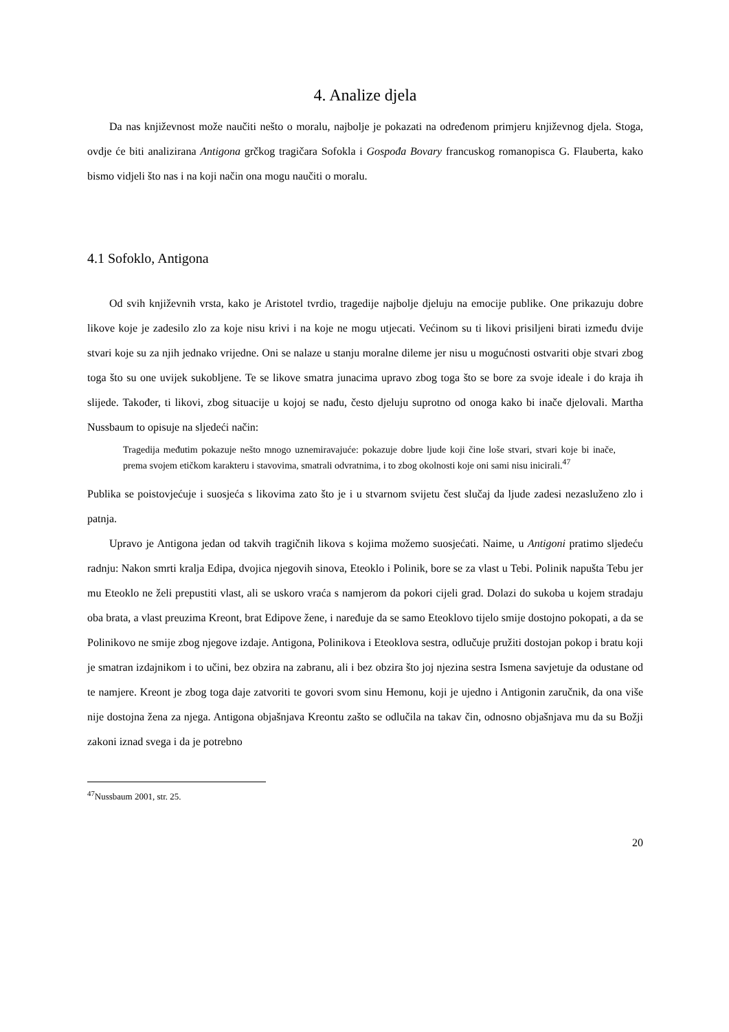4. Analize djela
Da nas književnost može naučiti nešto o moralu, najbolje je pokazati na određenom primjeru književnog djela. Stoga, ovdje će biti analizirana Antigona grčkog tragičara Sofokla i Gospođa Bovary francuskog romanopisca G. Flauberta, kako bismo vidjeli što nas i na koji način ona mogu naučiti o moralu.
4.1 Sofoklo, Antigona
Od svih književnih vrsta, kako je Aristotel tvrdio, tragedije najbolje djeluju na emocije publike. One prikazuju dobre likove koje je zadesilo zlo za koje nisu krivi i na koje ne mogu utjecati. Većinom su ti likovi prisiljeni birati između dvije stvari koje su za njih jednako vrijedne. Oni se nalaze u stanju moralne dileme jer nisu u mogućnosti ostvariti obje stvari zbog toga što su one uvijek sukobljene. Te se likove smatra junacima upravo zbog toga što se bore za svoje ideale i do kraja ih slijede. Također, ti likovi, zbog situacije u kojoj se nađu, često djeluju suprotno od onoga kako bi inače djelovali. Martha Nussbaum to opisuje na sljedeći način:
Tragedija međutim pokazuje nešto mnogo uznemiravajuće: pokazuje dobre ljude koji čine loše stvari, stvari koje bi inače, prema svojem etičkom karakteru i stavovima, smatrali odvratnima, i to zbog okolnosti koje oni sami nisu inicirali.<sup>47</sup>
Publika se poistovjećuje i suosjeća s likovima zato što je i u stvarnom svijetu čest slučaj da ljude zadesi nezasluženo zlo i patnja.
Upravo je Antigona jedan od takvih tragičnih likova s kojima možemo suosjećati. Naime, u Antigoni pratimo sljedeću radnju: Nakon smrti kralja Edipa, dvojica njegovih sinova, Eteoklo i Polinik, bore se za vlast u Tebi. Polinik napušta Tebu jer mu Eteoklo ne želi prepustiti vlast, ali se uskoro vraća s namjerom da pokori cijeli grad. Dolazi do sukoba u kojem stradaju oba brata, a vlast preuzima Kreont, brat Edipove žene, i naređuje da se samo Eteoklovo tijelo smije dostojno pokopati, a da se Polinikovo ne smije zbog njegove izdaje. Antigona, Polinikova i Eteoklova sestra, odlučuje pružiti dostojan pokop i bratu koji je smatran izdajnikom i to učini, bez obzira na zabranu, ali i bez obzira što joj njezina sestra Ismena savjetuje da odustane od te namjere. Kreont je zbog toga daje zatvoriti te govori svom sinu Hemonu, koji je ujedno i Antigonin zaručnik, da ona više nije dostojna žena za njega. Antigona objašnjava Kreontu zašto se odlučila na takav čin, odnosno objašnjava mu da su Božji zakoni iznad svega i da je potrebno
<sup>47</sup> Nussbaum 2001, str. 25.
20